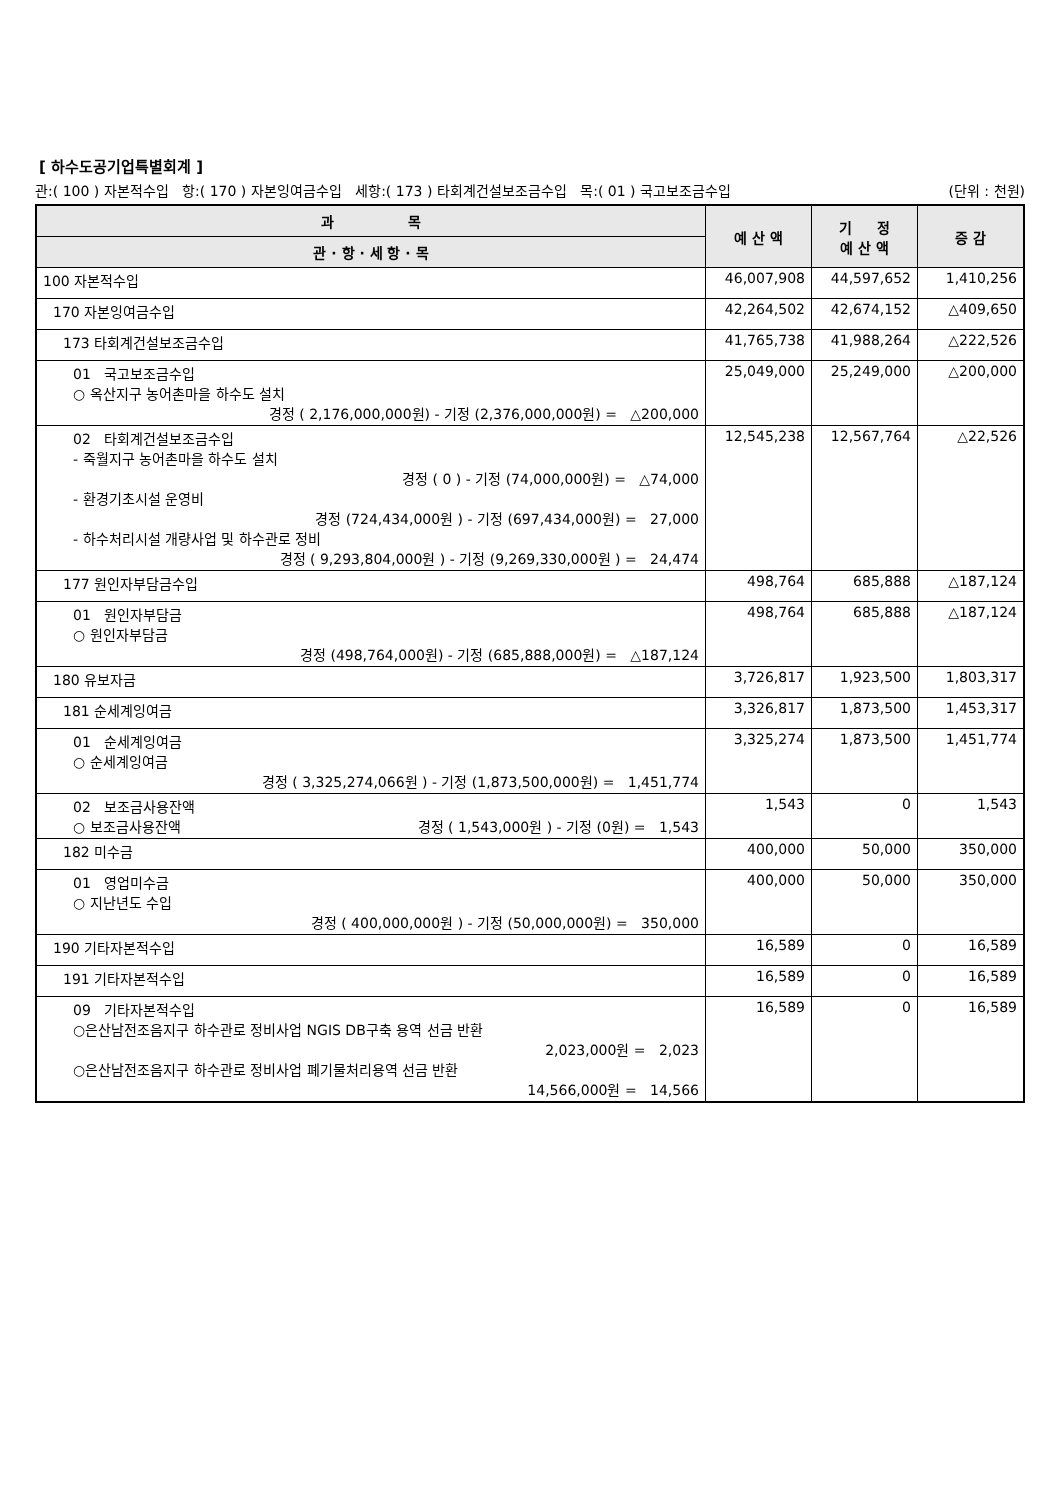[ 하수도공기업특별회계 ]
관:( 100 ) 자본적수입 항:( 170 ) 자본잉여금수입 세항:( 173 ) 타회계건설보조금수입 목:( 01 ) 국고보조금수입 (단위 : 천원)
| 과 목 | 예 산 액 | 기 정 예 산 액 | 증 감 |
| --- | --- | --- | --- |
| 관 · 항 · 세 항 · 목 | | | |
| 100 자본적수입 | 46,007,908 | 44,597,652 | 1,410,256 |
| 170 자본잉여금수입 | 42,264,502 | 42,674,152 | △409,650 |
| 173 타회계건설보조금수입 | 41,765,738 | 41,988,264 | △222,526 |
| 01 국고보조금수입 ○ 옥산지구 농어촌마을 하수도 설치 경정 ( 2,176,000,000원) - 기정 (2,376,000,000원) = △200,000 | 25,049,000 | 25,249,000 | △200,000 |
| 02 타회계건설보조금수입 - 죽월지구 농어촌마을 하수도 설치 경정 ( 0 ) - 기정 (74,000,000원) = △74,000 - 환경기초시설 운영비 경정 (724,434,000원 ) - 기정 (697,434,000원) = 27,000 - 하수처리시설 개량사업 및 하수관로 정비 경정 ( 9,293,804,000원 ) - 기정 (9,269,330,000원 ) = 24,474 | 12,545,238 | 12,567,764 | △22,526 |
| 177 원인자부담금수입 | 498,764 | 685,888 | △187,124 |
| 01 원인자부담금 ○ 원인자부담금 경정 (498,764,000원) - 기정 (685,888,000원) = △187,124 | 498,764 | 685,888 | △187,124 |
| 180 유보자금 | 3,726,817 | 1,923,500 | 1,803,317 |
| 181 순세계잉여금 | 3,326,817 | 1,873,500 | 1,453,317 |
| 01 순세계잉여금 ○ 순세계잉여금 경정 ( 3,325,274,066원 ) - 기정 (1,873,500,000원) = 1,451,774 | 3,325,274 | 1,873,500 | 1,451,774 |
| 02 보조금사용잔액 ○ 보조금사용잔액 경정 ( 1,543,000원 ) - 기정 (0원) = 1,543 | 1,543 | 0 | 1,543 |
| 182 미수금 | 400,000 | 50,000 | 350,000 |
| 01 영업미수금 ○ 지난년도 수입 경정 ( 400,000,000원 ) - 기정 (50,000,000원) = 350,000 | 400,000 | 50,000 | 350,000 |
| 190 기타자본적수입 | 16,589 | 0 | 16,589 |
| 191 기타자본적수입 | 16,589 | 0 | 16,589 |
| 09 기타자본적수입 ○은산남전조음지구 하수관로 정비사업 NGIS DB구축 용역 선금 반환 2,023,000원 = 2,023 ○은산남전조음지구 하수관로 정비사업 폐기물처리용역 선금 반환 14,566,000원 = 14,566 | 16,589 | 0 | 16,589 |